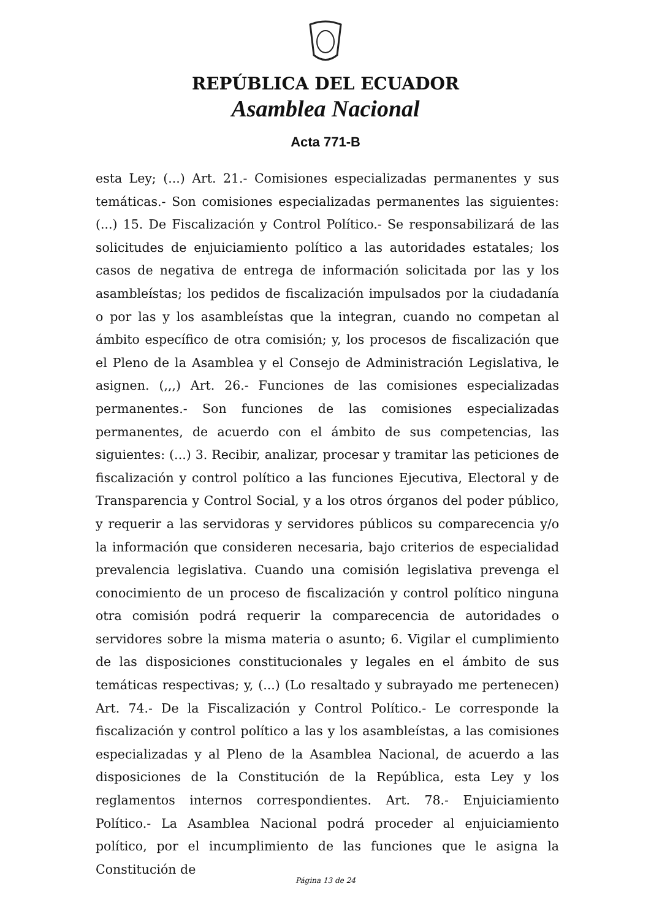REPÚBLICA DEL ECUADOR
Asamblea Nacional
Acta 771-B
esta Ley; (...) Art. 21.- Comisiones especializadas permanentes y sus temáticas.- Son comisiones especializadas permanentes las siguientes: (...) 15. De Fiscalización y Control Político.- Se responsabilizará de las solicitudes de enjuiciamiento político a las autoridades estatales; los casos de negativa de entrega de información solicitada por las y los asambleístas; los pedidos de fiscalización impulsados por la ciudadanía o por las y los asambleístas que la integran, cuando no competan al ámbito específico de otra comisión; y, los procesos de fiscalización que el Pleno de la Asamblea y el Consejo de Administración Legislativa, le asignen. (,,,) Art. 26.- Funciones de las comisiones especializadas permanentes.- Son funciones de las comisiones especializadas permanentes, de acuerdo con el ámbito de sus competencias, las siguientes: (...) 3. Recibir, analizar, procesar y tramitar las peticiones de fiscalización y control político a las funciones Ejecutiva, Electoral y de Transparencia y Control Social, y a los otros órganos del poder público, y requerir a las servidoras y servidores públicos su comparecencia y/o la información que consideren necesaria, bajo criterios de especialidad prevalencia legislativa. Cuando una comisión legislativa prevenga el conocimiento de un proceso de fiscalización y control político ninguna otra comisión podrá requerir la comparecencia de autoridades o servidores sobre la misma materia o asunto; 6. Vigilar el cumplimiento de las disposiciones constitucionales y legales en el ámbito de sus temáticas respectivas; y, (...) (Lo resaltado y subrayado me pertenecen) Art. 74.- De la Fiscalización y Control Político.- Le corresponde la fiscalización y control político a las y los asambleístas, a las comisiones especializadas y al Pleno de la Asamblea Nacional, de acuerdo a las disposiciones de la Constitución de la República, esta Ley y los reglamentos internos correspondientes. Art. 78.- Enjuiciamiento Político.- La Asamblea Nacional podrá proceder al enjuiciamiento político, por el incumplimiento de las funciones que le asigna la Constitución de
Página 13 de 24